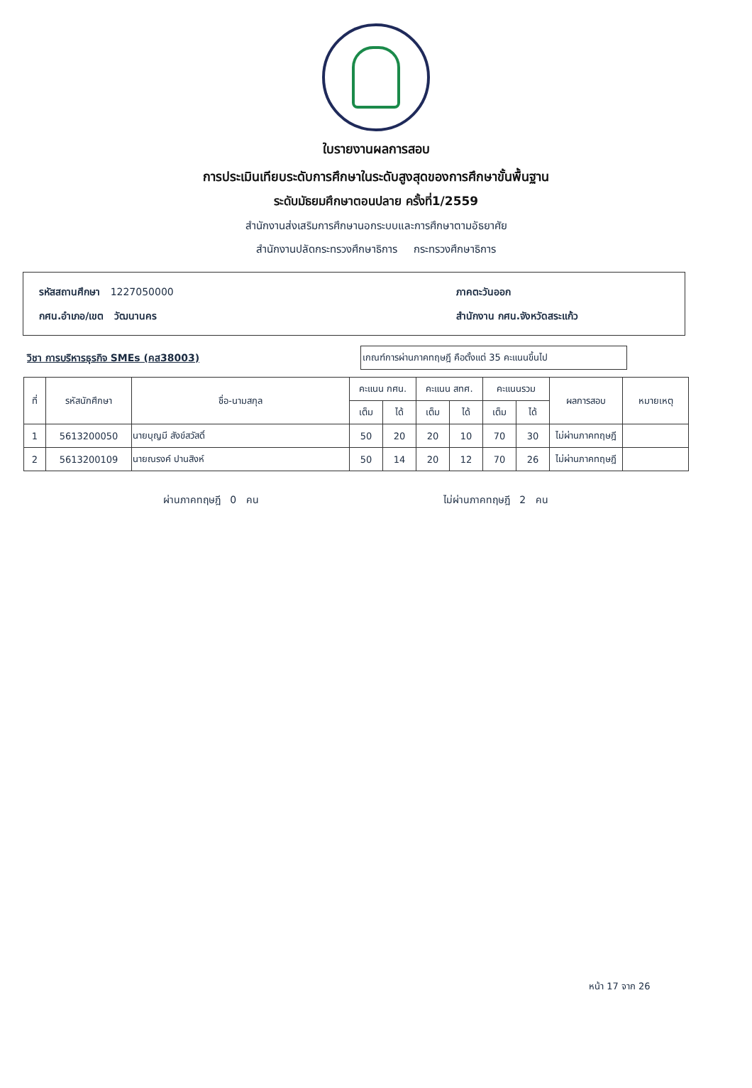ใบรายงานผลการสอบ
การประเมินเทียบระดับการศึกษาในระดับสูงสุดของการศึกษาขั้นพื้นฐาน
ระดับมัธยมศึกษาตอนปลาย ครั้งที่1/2559
สำนักงานส่งเสริมการศึกษานอกระบบและการศึกษาตามอัธยาศัย
สำนักงานปลัดกระทรวงศึกษาธิการ กระทรวงศึกษาธิการ
รหัสสถานศึกษา 1227050000
กศน.อำเภอ/เขต วัฒนานคร
ภาคตะวันออก
สำนักงาน กศน.จังหวัดสระแก้ว
วิชา การบริหารธุรกิจ SMEs (คส38003)
เกณฑ์การผ่านภาคทฤษฎี คือตั้งแต่ 35 คะแนนขึ้นไป
| ที่ | รหัสนักศึกษา | ชื่อ-นามสกุล | คะแนน กศน. | | คะแนน สทศ. | | คะแนนรวม | | ผลการสอบ | หมายเหตุ |
| --- | --- | --- | --- | --- | --- | --- | --- | --- | --- | --- |
| | | | เต็ม | ได้ | เต็ม | ได้ | เต็ม | ได้ | | |
| 1 | 5613200050 | นายบุญมี สังข์สวัสดิ์ | 50 | 20 | 20 | 10 | 70 | 30 | ไม่ผ่านภาคทฤษฎี | |
| 2 | 5613200109 | นายณรงค์ ปานสิงห์ | 50 | 14 | 20 | 12 | 70 | 26 | ไม่ผ่านภาคทฤษฎี | |
ผ่านภาคทฤษฎี 0 คน ไม่ผ่านภาคทฤษฎี 2 คน
หน้า 17 จาก 26